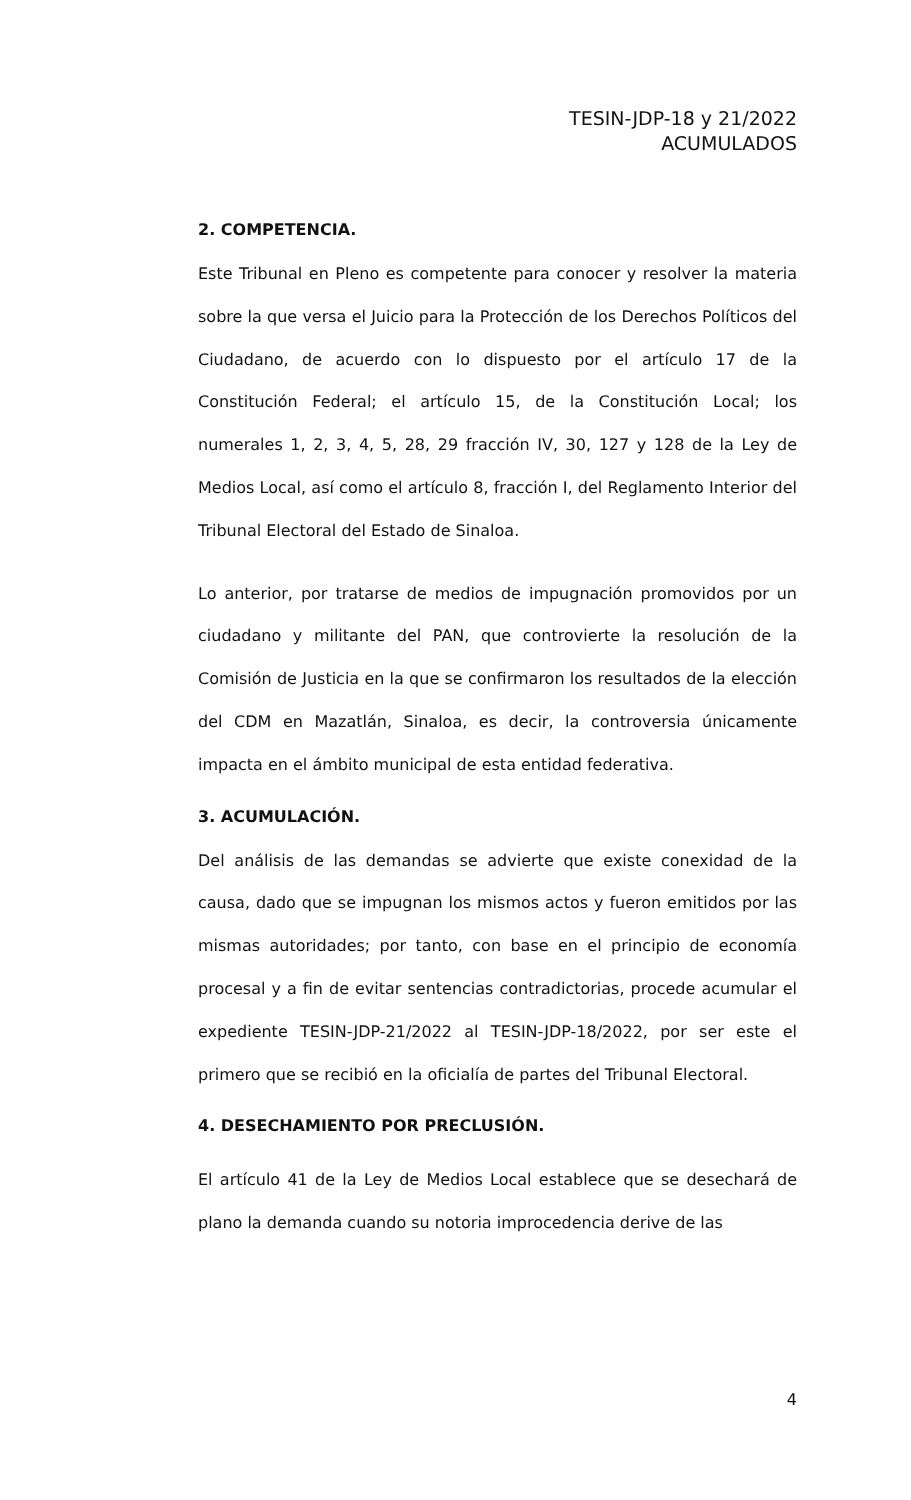TESIN-JDP-18 y 21/2022
ACUMULADOS
2. COMPETENCIA.
Este Tribunal en Pleno es competente para conocer y resolver la materia sobre la que versa el Juicio para la Protección de los Derechos Políticos del Ciudadano, de acuerdo con lo dispuesto por el artículo 17 de la Constitución Federal; el artículo 15, de la Constitución Local; los numerales 1, 2, 3, 4, 5, 28, 29 fracción IV, 30, 127 y 128 de la Ley de Medios Local, así como el artículo 8, fracción I, del Reglamento Interior del Tribunal Electoral del Estado de Sinaloa.
Lo anterior, por tratarse de medios de impugnación promovidos por un ciudadano y militante del PAN, que controvierte la resolución de la Comisión de Justicia en la que se confirmaron los resultados de la elección del CDM en Mazatlán, Sinaloa, es decir, la controversia únicamente impacta en el ámbito municipal de esta entidad federativa.
3. ACUMULACIÓN.
Del análisis de las demandas se advierte que existe conexidad de la causa, dado que se impugnan los mismos actos y fueron emitidos por las mismas autoridades; por tanto, con base en el principio de economía procesal y a fin de evitar sentencias contradictorias, procede acumular el expediente TESIN-JDP-21/2022 al TESIN-JDP-18/2022, por ser este el primero que se recibió en la oficialía de partes del Tribunal Electoral.
4. DESECHAMIENTO POR PRECLUSIÓN.
El artículo 41 de la Ley de Medios Local establece que se desechará de plano la demanda cuando su notoria improcedencia derive de las
4